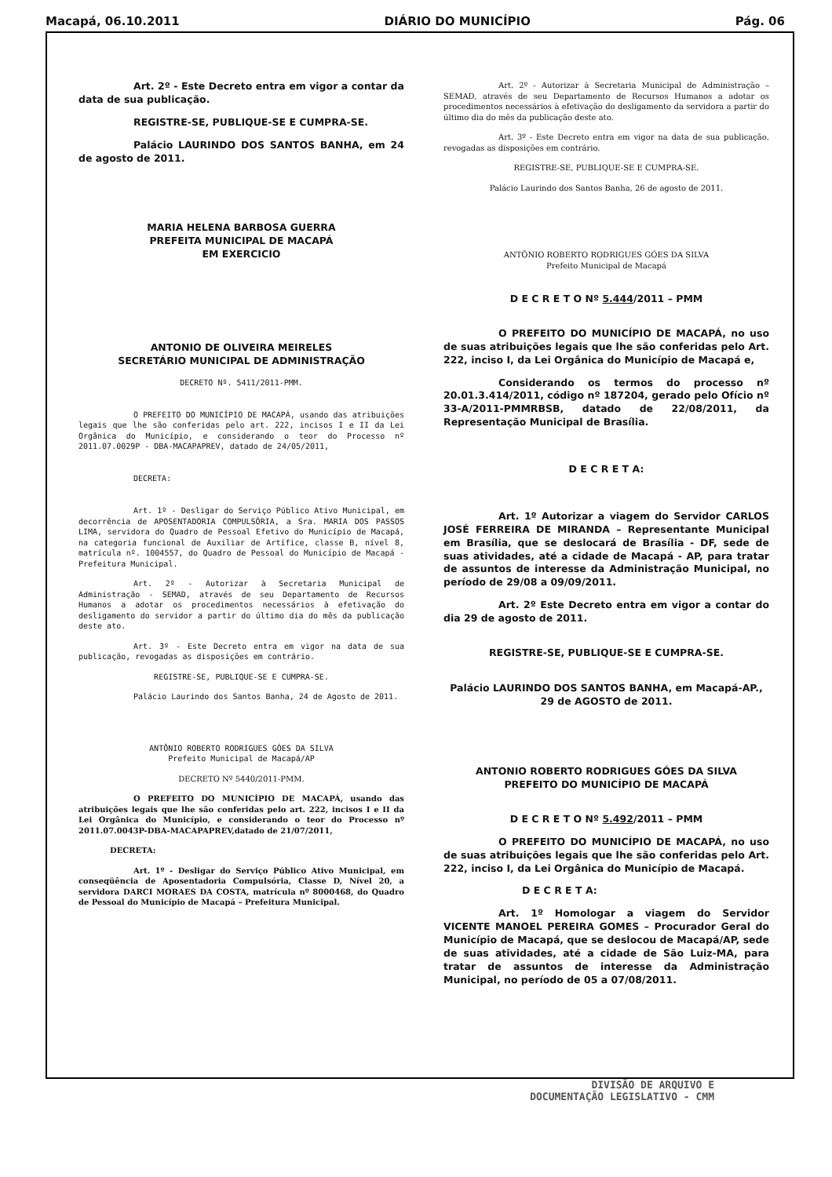Macapá, 06.10.2011 DIÁRIO DO MUNICÍPIO Pág. 06
Art. 2º - Este Decreto entra em vigor a contar da data de sua publicação.
REGISTRE-SE, PUBLIQUE-SE E CUMPRA-SE.
Palácio LAURINDO DOS SANTOS BANHA, em 24 de agosto de 2011.
MARIA HELENA BARBOSA GUERRA
PREFEITA MUNICIPAL DE MACAPÁ
EM EXERCICIO
ANTONIO DE OLIVEIRA MEIRELES
SECRETÁRIO MUNICIPAL DE ADMINISTRAÇÃO
DECRETO Nº. 5411/2011-PMM.
O PREFEITO DO MUNICÍPIO DE MACAPÁ, usando das atribuições legais que lhe são conferidas pelo art. 222, incisos I e II da Lei Orgânica do Município, e considerando o teor do Processo nº 2011.07.0029P - DBA-MACAPAPREV, datado de 24/05/2011,
DECRETA:
Art. 1º - Desligar do Serviço Público Ativo Municipal, em decorrência de APOSENTADORIA COMPULSÓRIA, a Sra. MARIA DOS PASSOS LIMA, servidora do Quadro de Pessoal Efetivo do Município de Macapá, na categoria funcional de Auxiliar de Artífice, classe B, nível 8, matrícula nº. 1004557, do Quadro de Pessoal do Município de Macapá - Prefeitura Municipal.
Art. 2º - Autorizar à Secretaria Municipal de Administração - SEMAD, através de seu Departamento de Recursos Humanos a adotar os procedimentos necessários à efetivação do desligamento do servidor a partir do último dia do mês da publicação deste ato.
Art. 3º - Este Decreto entra em vigor na data de sua publicação, revogadas as disposições em contrário.
REGISTRE-SE, PUBLIQUE-SE E CUMPRA-SE.
Palácio Laurindo dos Santos Banha, 24 de Agosto de 2011.
ANTÔNIO ROBERTO RODRIGUES GÓES DA SILVA
Prefeito Municipal de Macapá/AP
DECRETO Nº 5440/2011-PMM.
O PREFEITO DO MUNICÍPIO DE MACAPÁ, usando das atribuições legais que lhe são conferidas pelo art. 222, incisos I e II da Lei Orgânica do Município, e considerando o teor do Processo nº 2011.07.0043P-DBA-MACAPAPREV,datado de 21/07/2011,
DECRETA:
Art. 1º - Desligar do Serviço Público Ativo Municipal, em conseqüência de Aposentadoria Compulsória, Classe D, Nível 20, a servidora DARCI MORAES DA COSTA, matrícula nº 8000468, do Quadro de Pessoal do Município de Macapá – Prefeitura Municipal.
Art. 2º - Autorizar à Secretaria Municipal de Administração – SEMAD, através de seu Departamento de Recursos Humanos a adotar os procedimentos necessários à efetivação do desligamento da servidora a partir do último dia do mês da publicação deste ato.
Art. 3º - Este Decreto entra em vigor na data de sua publicação, revogadas as disposições em contrário.
REGISTRE-SE, PUBLIQUE-SE E CUMPRA-SE.
Palácio Laurindo dos Santos Banha, 26 de agosto de 2011.
ANTÔNIO ROBERTO RODRIGUES GÓES DA SILVA
Prefeito Municipal de Macapá
D E C R E T O Nº 5.444/2011 – PMM
O PREFEITO DO MUNICÍPIO DE MACAPÁ, no uso de suas atribuições legais que lhe são conferidas pelo Art. 222, inciso I, da Lei Orgânica do Município de Macapá e,
Considerando os termos do processo nº 20.01.3.414/2011, código nº 187204, gerado pelo Ofício nº 33-A/2011-PMMRBSB, datado de 22/08/2011, da Representação Municipal de Brasília.
D E C R E T A:
Art. 1º Autorizar a viagem do Servidor CARLOS JOSÉ FERREIRA DE MIRANDA – Representante Municipal em Brasília, que se deslocará de Brasília - DF, sede de suas atividades, até a cidade de Macapá - AP, para tratar de assuntos de interesse da Administração Municipal, no período de 29/08 a 09/09/2011.
Art. 2º Este Decreto entra em vigor a contar do dia 29 de agosto de 2011.
REGISTRE-SE, PUBLIQUE-SE E CUMPRA-SE.
Palácio LAURINDO DOS SANTOS BANHA, em Macapá-AP., 29 de AGOSTO de 2011.
ANTONIO ROBERTO RODRIGUES GÓES DA SILVA
PREFEITO DO MUNICÍPIO DE MACAPÁ
D E C R E T O Nº 5.492/2011 – PMM
O PREFEITO DO MUNICÍPIO DE MACAPÁ, no uso de suas atribuições legais que lhe são conferidas pelo Art. 222, inciso I, da Lei Orgânica do Município de Macapá.
D E C R E T A:
Art. 1º Homologar a viagem do Servidor VICENTE MANOEL PEREIRA GOMES – Procurador Geral do Município de Macapá, que se deslocou de Macapá/AP, sede de suas atividades, até a cidade de São Luiz-MA, para tratar de assuntos de interesse da Administração Municipal, no período de 05 a 07/08/2011.
DIVISÃO DE ARQUIVO E
DOCUMENTAÇÃO LEGISLATIVO - CMM